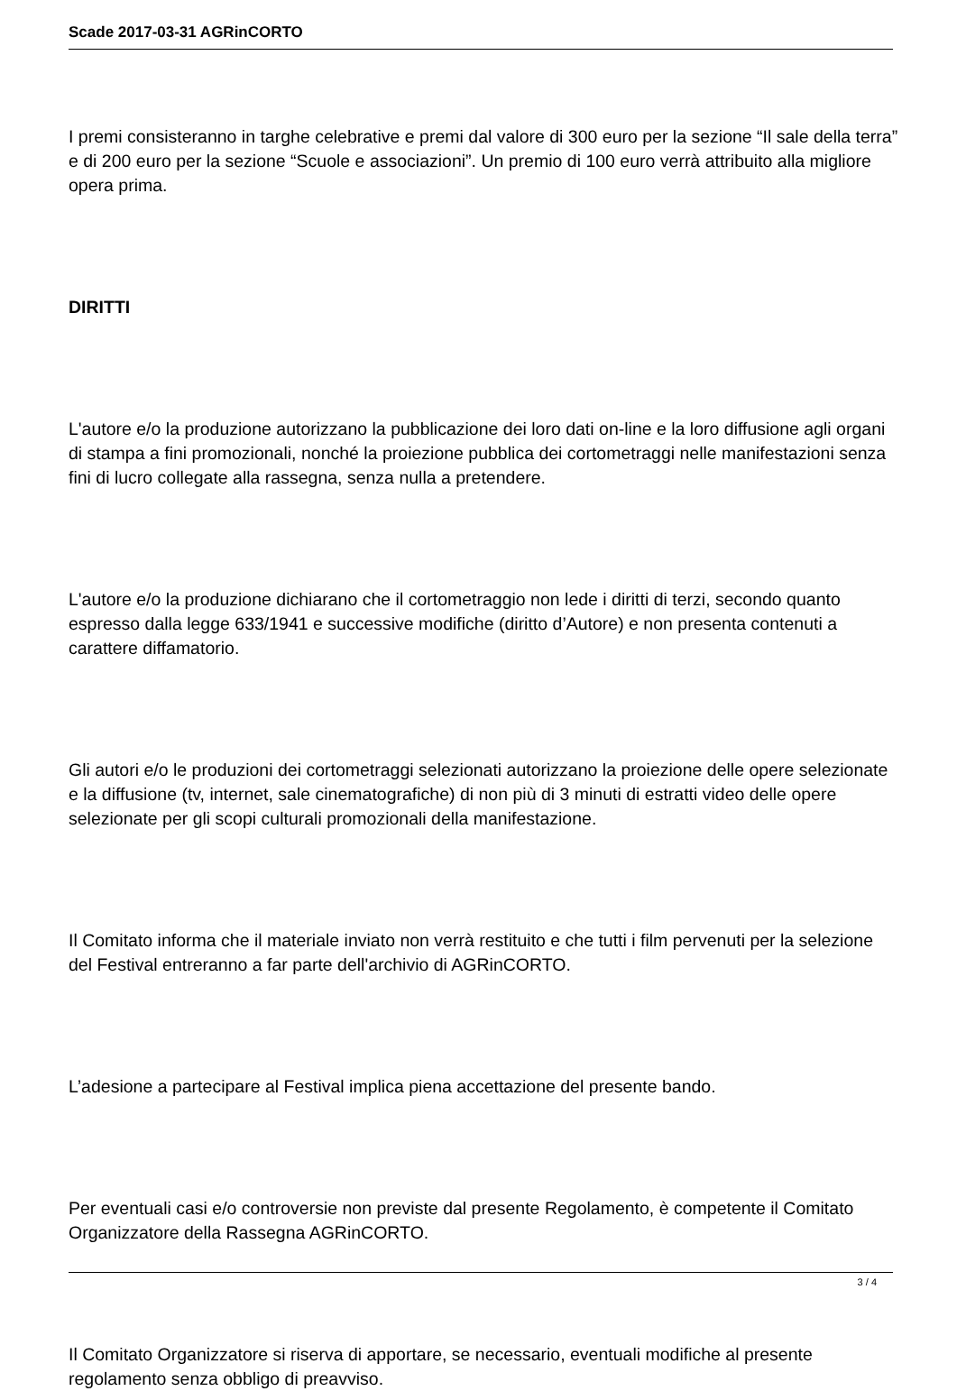Scade 2017-03-31 AGRinCORTO
I premi consisteranno in targhe celebrative e premi dal valore di 300 euro per la sezione “Il sale della terra” e di 200 euro per la sezione “Scuole e associazioni”. Un premio di 100 euro verrà attribuito alla migliore opera prima.
DIRITTI
L'autore e/o la produzione autorizzano la pubblicazione dei loro dati on-line e la loro diffusione agli organi di stampa a fini promozionali, nonché la proiezione pubblica dei cortometraggi nelle manifestazioni senza fini di lucro collegate alla rassegna, senza nulla a pretendere.
L'autore e/o la produzione dichiarano che il cortometraggio non lede i diritti di terzi, secondo quanto espresso dalla legge 633/1941 e successive modifiche (diritto d’Autore) e non presenta contenuti a carattere diffamatorio.
Gli autori e/o le produzioni dei cortometraggi selezionati autorizzano la proiezione delle opere selezionate e la diffusione (tv, internet, sale cinematografiche) di non più di 3 minuti di estratti video delle opere selezionate per gli scopi culturali promozionali della manifestazione.
Il Comitato informa che il materiale inviato non verrà restituito e che tutti i film pervenuti per la selezione del Festival entreranno a far parte dell'archivio di AGRinCORTO.
L’adesione a partecipare al Festival implica piena accettazione del presente bando.
Per eventuali casi e/o controversie non previste dal presente Regolamento, è competente il Comitato Organizzatore della Rassegna AGRinCORTO.
Il Comitato Organizzatore si riserva di apportare, se necessario, eventuali modifiche al presente regolamento senza obbligo di preavviso.
3 / 4